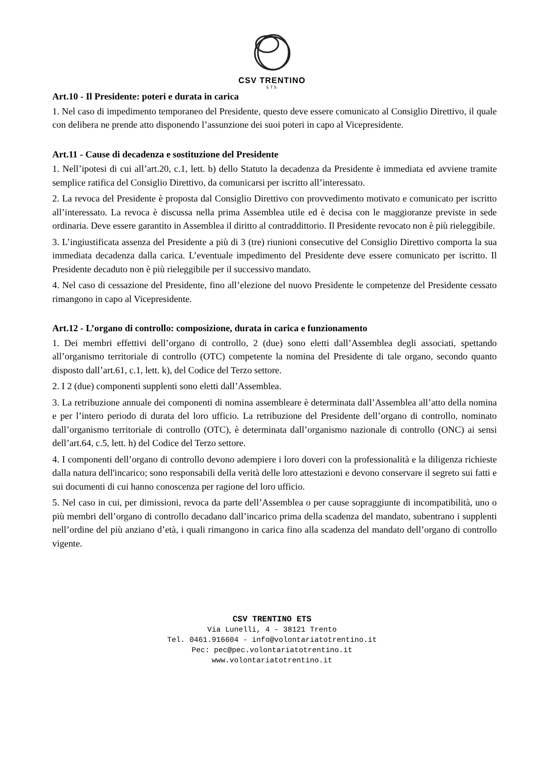CSV TRENTINO
ETS
Art.10 - Il Presidente: poteri e durata in carica
1. Nel caso di impedimento temporaneo del Presidente, questo deve essere comunicato al Consiglio Direttivo, il quale con delibera ne prende atto disponendo l’assunzione dei suoi poteri in capo al Vicepresidente.
Art.11 - Cause di decadenza e sostituzione del Presidente
1. Nell’ipotesi di cui all’art.20, c.1, lett. b) dello Statuto la decadenza da Presidente è immediata ed avviene tramite semplice ratifica del Consiglio Direttivo, da comunicarsi per iscritto all’interessato.
2. La revoca del Presidente è proposta dal Consiglio Direttivo con provvedimento motivato e comunicato per iscritto all’interessato. La revoca è discussa nella prima Assemblea utile ed è decisa con le maggioranze previste in sede ordinaria. Deve essere garantito in Assemblea il diritto al contraddittorio. Il Presidente revocato non è più rieleggibile.
3. L’ingiustificata assenza del Presidente a più di 3 (tre) riunioni consecutive del Consiglio Direttivo comporta la sua immediata decadenza dalla carica. L’eventuale impedimento del Presidente deve essere comunicato per iscritto. Il Presidente decaduto non è più rieleggibile per il successivo mandato.
4. Nel caso di cessazione del Presidente, fino all’elezione del nuovo Presidente le competenze del Presidente cessato rimangono in capo al Vicepresidente.
Art.12 - L’organo di controllo: composizione, durata in carica e funzionamento
1. Dei membri effettivi dell’organo di controllo, 2 (due) sono eletti dall’Assemblea degli associati, spettando all’organismo territoriale di controllo (OTC) competente la nomina del Presidente di tale organo, secondo quanto disposto dall’art.61, c.1, lett. k), del Codice del Terzo settore.
2. I 2 (due) componenti supplenti sono eletti dall’Assemblea.
3. La retribuzione annuale dei componenti di nomina assembleare è determinata dall’Assemblea all’atto della nomina e per l’intero periodo di durata del loro ufficio. La retribuzione del Presidente dell’organo di controllo, nominato dall’organismo territoriale di controllo (OTC), è determinata dall’organismo nazionale di controllo (ONC) ai sensi dell’art.64, c.5, lett. h) del Codice del Terzo settore.
4. I componenti dell’organo di controllo devono adempiere i loro doveri con la professionalità e la diligenza richieste dalla natura dell'incarico; sono responsabili della verità delle loro attestazioni e devono conservare il segreto sui fatti e sui documenti di cui hanno conoscenza per ragione del loro ufficio.
5. Nel caso in cui, per dimissioni, revoca da parte dell’Assemblea o per cause sopraggiunte di incompatibilità, uno o più membri dell’organo di controllo decadano dall’incarico prima della scadenza del mandato, subentrano i supplenti nell’ordine del più anziano d’età, i quali rimangono in carica fino alla scadenza del mandato dell’organo di controllo vigente.
CSV TRENTINO ETS
Via Lunelli, 4 - 38121 Trento
Tel. 0461.916604 - info@volontariatotrentino.it
Pec: pec@pec.volontariatotrentino.it
www.volontariatotrentino.it